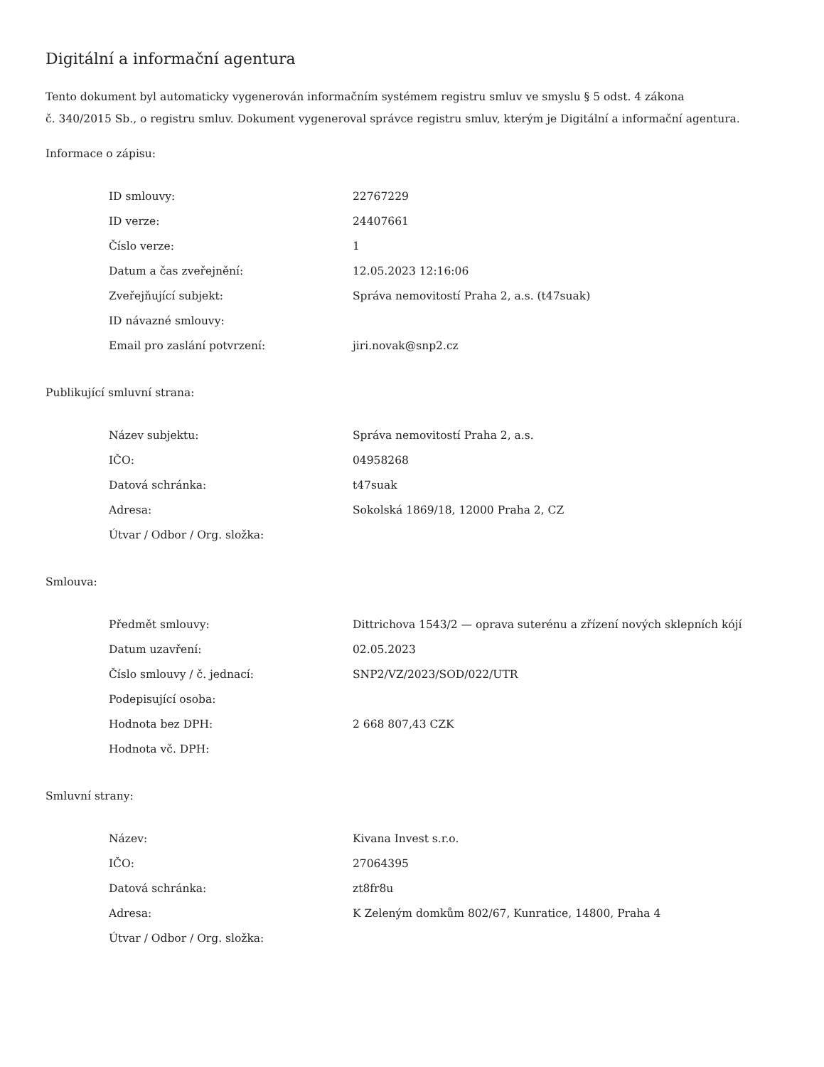Digitální a informační agentura
Tento dokument byl automaticky vygenerován informačním systémem registru smluv ve smyslu § 5 odst. 4 zákona
č. 340/2015 Sb., o registru smluv. Dokument vygeneroval správce registru smluv, kterým je Digitální a informační agentura.
Informace o zápisu:
| ID smlouvy: | 22767229 |
| ID verze: | 24407661 |
| Číslo verze: | 1 |
| Datum a čas zveřejnění: | 12.05.2023 12:16:06 |
| Zveřejňující subjekt: | Správa nemovitostí Praha 2, a.s. (t47suak) |
| ID návazné smlouvy: | |
| Email pro zaslání potvrzení: | jiri.novak@snp2.cz |
Publikující smluvní strana:
| Název subjektu: | Správa nemovitostí Praha 2, a.s. |
| IČO: | 04958268 |
| Datová schránka: | t47suak |
| Adresa: | Sokolská 1869/18, 12000 Praha 2, CZ |
| Útvar / Odbor / Org. složka: | |
Smlouva:
| Předmět smlouvy: | Dittrichova 1543/2 — oprava suterénu a zřízení nových sklepních kójí |
| Datum uzavření: | 02.05.2023 |
| Číslo smlouvy / č. jednací: | SNP2/VZ/2023/SOD/022/UTR |
| Podepisující osoba: | |
| Hodnota bez DPH: | 2 668 807,43 CZK |
| Hodnota vč. DPH: | |
Smluvní strany:
| Název: | Kivana Invest s.r.o. |
| IČO: | 27064395 |
| Datová schránka: | zt8fr8u |
| Adresa: | K Zeleným domkům 802/67, Kunratice, 14800, Praha 4 |
| Útvar / Odbor / Org. složka: | |